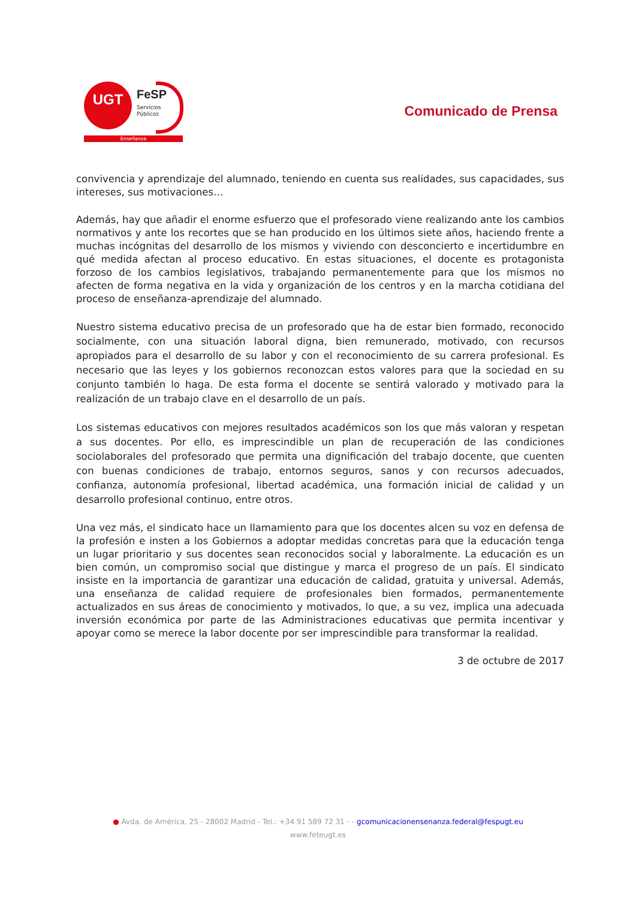UGT FeSP
Servicios
Públicos
Enseñanza
Comunicado de Prensa
convivencia y aprendizaje del alumnado, teniendo en cuenta sus realidades, sus capacidades, sus intereses, sus motivaciones…
Además, hay que añadir el enorme esfuerzo que el profesorado viene realizando ante los cambios normativos y ante los recortes que se han producido en los últimos siete años, haciendo frente a muchas incógnitas del desarrollo de los mismos y viviendo con desconcierto e incertidumbre en qué medida afectan al proceso educativo. En estas situaciones, el docente es protagonista forzoso de los cambios legislativos, trabajando permanentemente para que los mismos no afecten de forma negativa en la vida y organización de los centros y en la marcha cotidiana del proceso de enseñanza-aprendizaje del alumnado.
Nuestro sistema educativo precisa de un profesorado que ha de estar bien formado, reconocido socialmente, con una situación laboral digna, bien remunerado, motivado, con recursos apropiados para el desarrollo de su labor y con el reconocimiento de su carrera profesional. Es necesario que las leyes y los gobiernos reconozcan estos valores para que la sociedad en su conjunto también lo haga. De esta forma el docente se sentirá valorado y motivado para la realización de un trabajo clave en el desarrollo de un país.
Los sistemas educativos con mejores resultados académicos son los que más valoran y respetan a sus docentes. Por ello, es imprescindible un plan de recuperación de las condiciones sociolaborales del profesorado que permita una dignificación del trabajo docente, que cuenten con buenas condiciones de trabajo, entornos seguros, sanos y con recursos adecuados, confianza, autonomía profesional, libertad académica, una formación inicial de calidad y un desarrollo profesional continuo, entre otros.
Una vez más, el sindicato hace un llamamiento para que los docentes alcen su voz en defensa de la profesión e insten a los Gobiernos a adoptar medidas concretas para que la educación tenga un lugar prioritario y sus docentes sean reconocidos social y laboralmente. La educación es un bien común, un compromiso social que distingue y marca el progreso de un país. El sindicato insiste en la importancia de garantizar una educación de calidad, gratuita y universal. Además, una enseñanza de calidad requiere de profesionales bien formados, permanentemente actualizados en sus áreas de conocimiento y motivados, lo que, a su vez, implica una adecuada inversión económica por parte de las Administraciones educativas que permita incentivar y apoyar como se merece la labor docente por ser imprescindible para transformar la realidad.
3 de octubre de 2017
● Avda. de América, 25 - 28002 Madrid - Tel.: +34 91 589 72 31 - - gcomunicacionensenanza.federal@fespugt.eu
www.feteugt.es